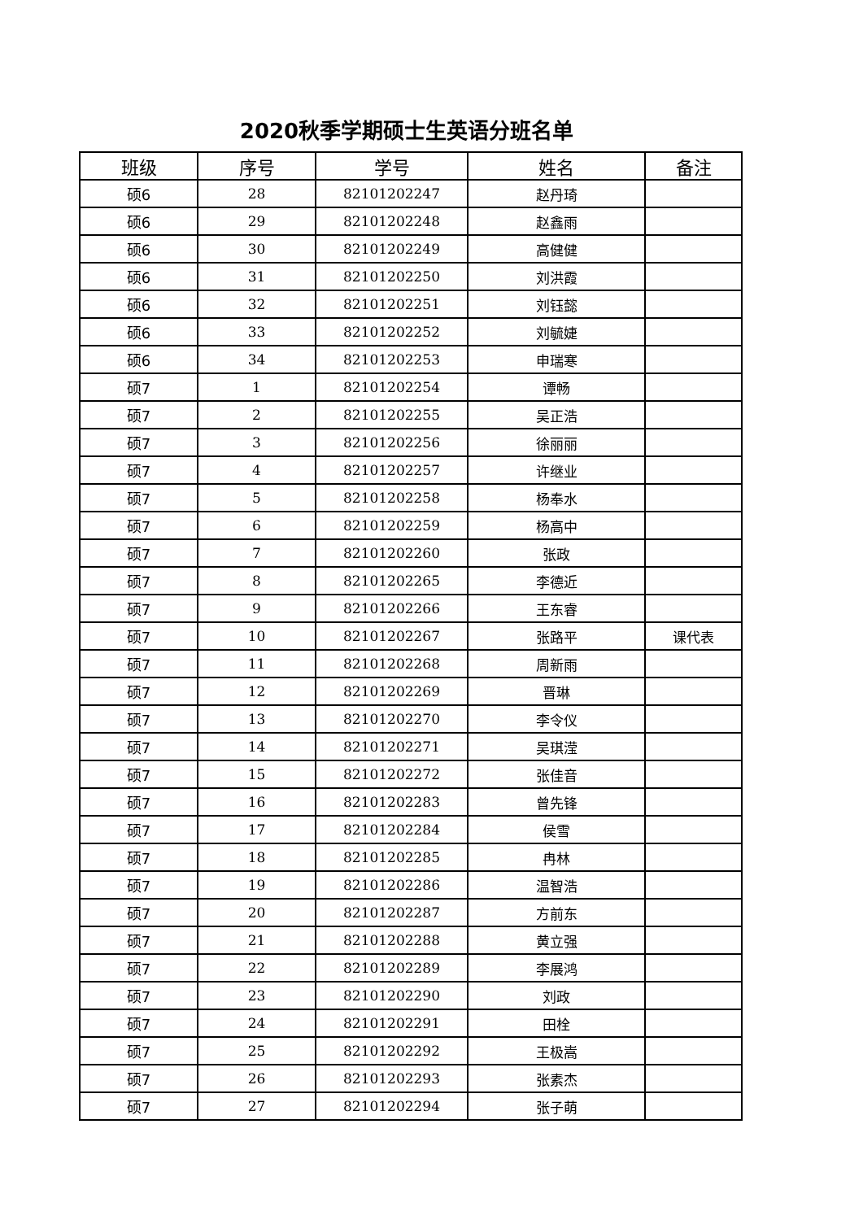2020秋季学期硕士生英语分班名单
| 班级 | 序号 | 学号 | 姓名 | 备注 |
| --- | --- | --- | --- | --- |
| 硕6 | 28 | 82101202247 | 赵丹琦 | |
| 硕6 | 29 | 82101202248 | 赵鑫雨 | |
| 硕6 | 30 | 82101202249 | 高健健 | |
| 硕6 | 31 | 82101202250 | 刘洪霞 | |
| 硕6 | 32 | 82101202251 | 刘钰懿 | |
| 硕6 | 33 | 82101202252 | 刘毓婕 | |
| 硕6 | 34 | 82101202253 | 申瑞寒 | |
| 硕7 | 1 | 82101202254 | 谭畅 | |
| 硕7 | 2 | 82101202255 | 吴正浩 | |
| 硕7 | 3 | 82101202256 | 徐丽丽 | |
| 硕7 | 4 | 82101202257 | 许继业 | |
| 硕7 | 5 | 82101202258 | 杨奉水 | |
| 硕7 | 6 | 82101202259 | 杨高中 | |
| 硕7 | 7 | 82101202260 | 张政 | |
| 硕7 | 8 | 82101202265 | 李德近 | |
| 硕7 | 9 | 82101202266 | 王东睿 | |
| 硕7 | 10 | 82101202267 | 张路平 | 课代表 |
| 硕7 | 11 | 82101202268 | 周新雨 | |
| 硕7 | 12 | 82101202269 | 晋琳 | |
| 硕7 | 13 | 82101202270 | 李令仪 | |
| 硕7 | 14 | 82101202271 | 吴琪滢 | |
| 硕7 | 15 | 82101202272 | 张佳音 | |
| 硕7 | 16 | 82101202283 | 曾先锋 | |
| 硕7 | 17 | 82101202284 | 侯雪 | |
| 硕7 | 18 | 82101202285 | 冉林 | |
| 硕7 | 19 | 82101202286 | 温智浩 | |
| 硕7 | 20 | 82101202287 | 方前东 | |
| 硕7 | 21 | 82101202288 | 黄立强 | |
| 硕7 | 22 | 82101202289 | 李展鸿 | |
| 硕7 | 23 | 82101202290 | 刘政 | |
| 硕7 | 24 | 82101202291 | 田栓 | |
| 硕7 | 25 | 82101202292 | 王极嵩 | |
| 硕7 | 26 | 82101202293 | 张素杰 | |
| 硕7 | 27 | 82101202294 | 张子萌 | |